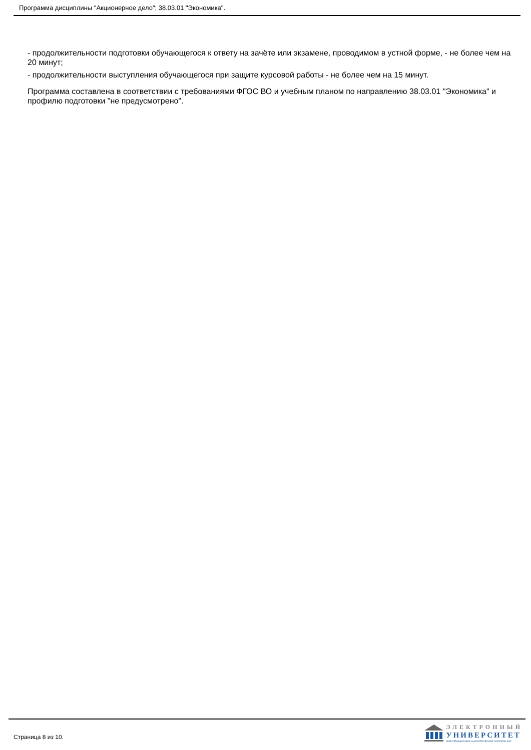Программа дисциплины "Акционерное дело"; 38.03.01 "Экономика".
- продолжительности подготовки обучающегося к ответу на зачёте или экзамене, проводимом в устной форме, - не более чем на 20 минут;
- продолжительности выступления обучающегося при защите курсовой работы - не более чем на 15 минут.
Программа составлена в соответствии с требованиями ФГОС ВО и учебным планом по направлению 38.03.01 "Экономика" и профилю подготовки "не предусмотрено".
Страница 8 из 10.
ЭЛЕКТРОННЫЙ
УНИВЕРСИТЕТ
ИНФОРМАЦИОННО-АНАЛИТИЧЕСКАЯ СИСТЕМА КФУ